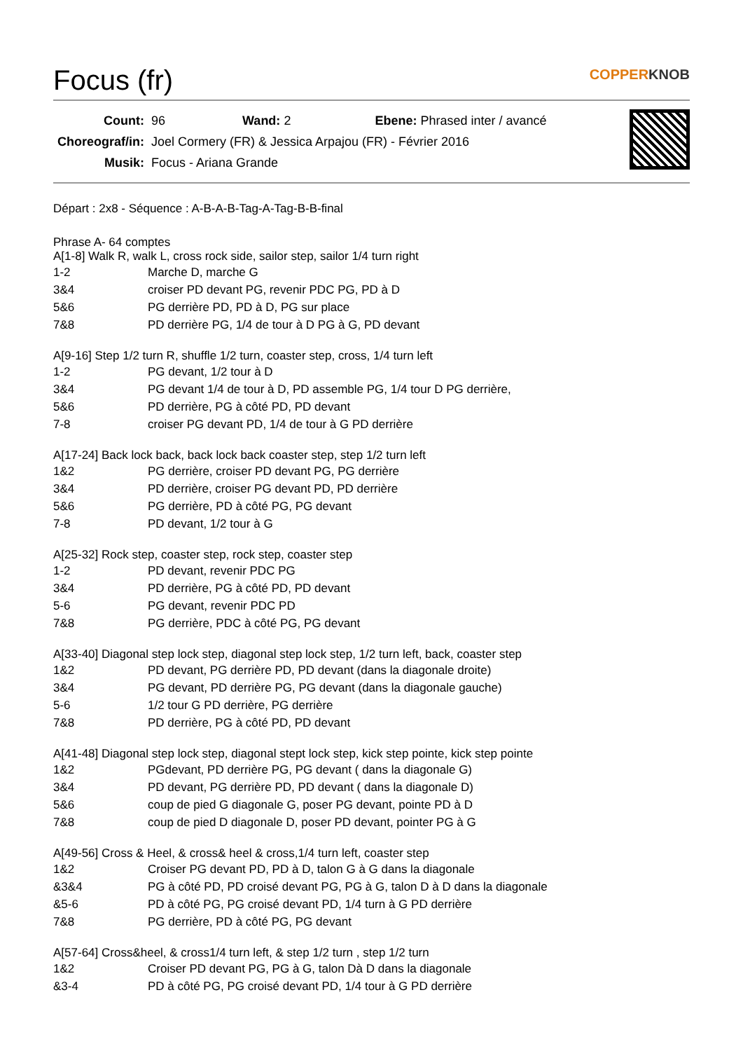Focus (fr) COPPERKNOB
| Count: | 96 Wand: 2 Ebene: Phrased inter / avancé |
| Choreograf/in: | Joel Cormery (FR) & Jessica Arpajou (FR) - Février 2016 |
| Musik: | Focus - Ariana Grande |
Départ : 2x8 - Séquence : A-B-A-B-Tag-A-Tag-B-B-final
Phrase A- 64 comptes
A[1-8] Walk R, walk L, cross rock side, sailor step, sailor 1/4 turn right
| 1-2 | Marche D, marche G |
| 3&4 | croiser PD devant PG, revenir PDC PG, PD à D |
| 5&6 | PG derrière PD, PD à D, PG sur place |
| 7&8 | PD derrière PG, 1/4 de tour à D PG à G, PD devant |
A[9-16] Step 1/2 turn R, shuffle 1/2 turn, coaster step, cross, 1/4 turn left
| 1-2 | PG devant, 1/2 tour à D |
| 3&4 | PG devant 1/4 de tour à D, PD assemble PG, 1/4 tour D PG derrière, |
| 5&6 | PD derrière, PG à côté PD, PD devant |
| 7-8 | croiser PG devant PD, 1/4 de tour à G PD derrière |
A[17-24] Back lock back, back lock back coaster step, step 1/2 turn left
| 1&2 | PG derrière, croiser PD devant PG, PG derrière |
| 3&4 | PD derrière, croiser PG devant PD, PD derrière |
| 5&6 | PG derrière, PD à côté PG, PG devant |
| 7-8 | PD devant, 1/2 tour à G |
A[25-32] Rock step, coaster step, rock step, coaster step
| 1-2 | PD devant, revenir PDC PG |
| 3&4 | PD derrière, PG à côté PD, PD devant |
| 5-6 | PG devant, revenir PDC PD |
| 7&8 | PG derrière, PDC à côté PG, PG devant |
A[33-40] Diagonal step lock step, diagonal step lock step, 1/2 turn left, back, coaster step
| 1&2 | PD devant, PG derrière PD, PD devant (dans la diagonale droite) |
| 3&4 | PG devant, PD derrière PG, PG devant (dans la diagonale gauche) |
| 5-6 | 1/2 tour G PD derrière, PG derrière |
| 7&8 | PD derrière, PG à côté PD, PD devant |
A[41-48] Diagonal step lock step, diagonal stept lock step, kick step pointe, kick step pointe
| 1&2 | PGdevant, PD derrière PG, PG devant ( dans la diagonale G) |
| 3&4 | PD devant, PG derrière PD, PD devant ( dans la diagonale D) |
| 5&6 | coup de pied G diagonale G, poser PG devant, pointe PD à D |
| 7&8 | coup de pied D diagonale D, poser PD devant, pointer PG à G |
A[49-56] Cross & Heel, & cross& heel & cross,1/4 turn left, coaster step
| 1&2 | Croiser PG devant PD, PD à D, talon G à G dans la diagonale |
| &3&4 | PG à côté PD, PD croisé devant PG, PG à G, talon D à D dans la diagonale |
| &5-6 | PD à côté PG, PG croisé devant PD, 1/4 turn à G PD derrière |
| 7&8 | PG derrière, PD à côté PG, PG devant |
A[57-64] Cross&heel, & cross1/4 turn left, & step 1/2 turn , step 1/2 turn
| 1&2 | Croiser PD devant PG, PG à G, talon Dà D dans la diagonale |
| &3-4 | PD à côté PG, PG croisé devant PD, 1/4 tour à G PD derrière |